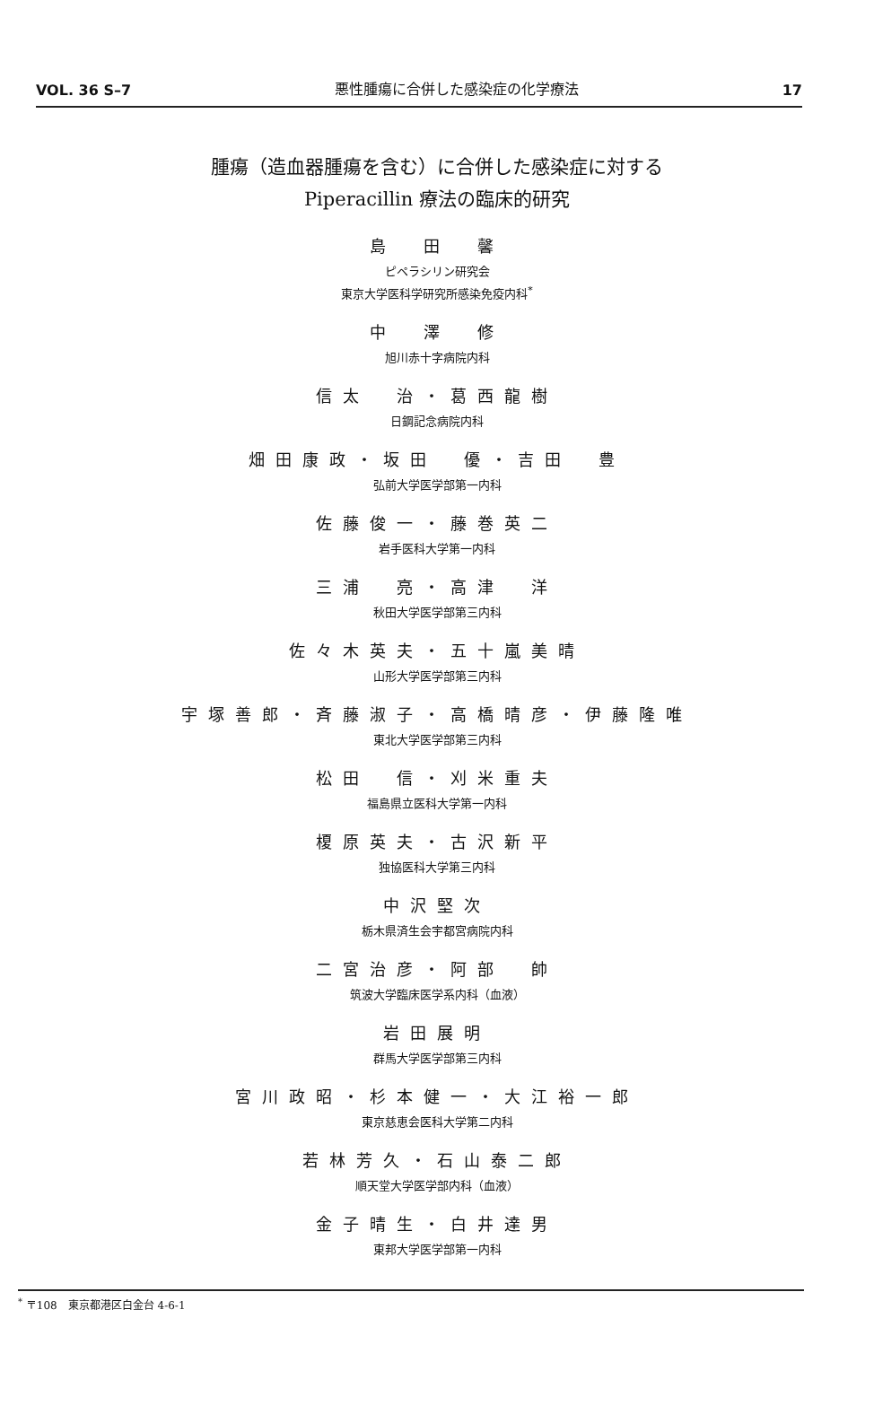VOL. 36 S–7 悪性腫瘍に合併した感染症の化学療法 17
腫瘍（造血器腫瘍を含む）に合併した感染症に対する
Piperacillin 療法の臨床的研究
島　田　馨
ピペラシリン研究会
東京大学医科学研究所感染免疫内科<sup>*</sup>
中　澤　修
旭川赤十字病院内科
信太　治・葛西龍樹
日鋼記念病院内科
畑田康政・坂田　優・吉田　豊
弘前大学医学部第一内科
佐藤俊一・藤巻英二
岩手医科大学第一内科
三浦　亮・高津　洋
秋田大学医学部第三内科
佐々木英夫・五十嵐美晴
山形大学医学部第三内科
宇塚善郎・斉藤淑子・高橋晴彦・伊藤隆唯
東北大学医学部第三内科
松田　信・刈米重夫
福島県立医科大学第一内科
榎原英夫・古沢新平
独協医科大学第三内科
中沢堅次
栃木県済生会宇都宮病院内科
二宮治彦・阿部　帥
筑波大学臨床医学系内科（血液）
岩田展明
群馬大学医学部第三内科
宮川政昭・杉本健一・大江裕一郎
東京慈恵会医科大学第二内科
若林芳久・石山泰二郎
順天堂大学医学部内科（血液）
金子晴生・白井達男
東邦大学医学部第一内科
<sup>*</sup> 〒108　東京都港区白金台 4-6-1